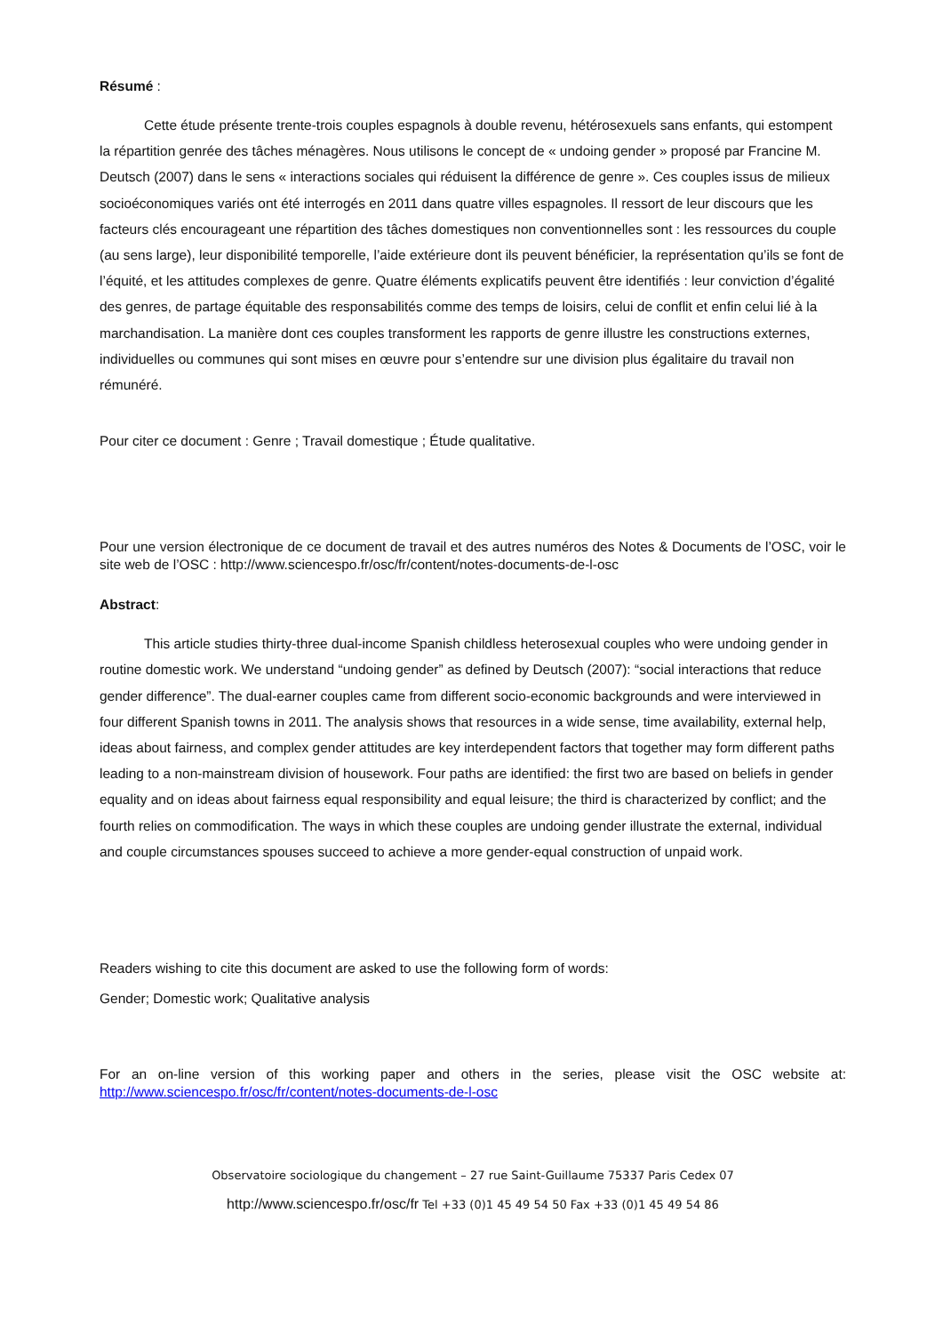Résumé :
Cette étude présente trente-trois couples espagnols à double revenu, hétérosexuels sans enfants, qui estompent la répartition genrée des tâches ménagères. Nous utilisons le concept de « undoing gender » proposé par Francine M. Deutsch (2007) dans le sens « interactions sociales qui réduisent la différence de genre ». Ces couples issus de milieux socioéconomiques variés ont été interrogés en 2011 dans quatre villes espagnoles. Il ressort de leur discours que les facteurs clés encourageant une répartition des tâches domestiques non conventionnelles sont : les ressources du couple (au sens large), leur disponibilité temporelle, l’aide extérieure dont ils peuvent bénéficier, la représentation qu’ils se font de l’équité, et les attitudes complexes de genre. Quatre éléments explicatifs peuvent être identifiés : leur conviction d’égalité des genres, de partage équitable des responsabilités comme des temps de loisirs, celui de conflit et enfin celui lié à la marchandisation. La manière dont ces couples transforment les rapports de genre illustre les constructions externes, individuelles ou communes qui sont mises en œuvre pour s’entendre sur une division plus égalitaire du travail non rémunéré.
Pour citer ce document : Genre ; Travail domestique ; Étude qualitative.
Pour une version électronique de ce document de travail et des autres numéros des Notes & Documents de l’OSC, voir le site web de l’OSC : http://www.sciencespo.fr/osc/fr/content/notes-documents-de-l-osc
Abstract:
This article studies thirty-three dual-income Spanish childless heterosexual couples who were undoing gender in routine domestic work. We understand “undoing gender” as defined by Deutsch (2007): “social interactions that reduce gender difference”. The dual-earner couples came from different socio-economic backgrounds and were interviewed in four different Spanish towns in 2011. The analysis shows that resources in a wide sense, time availability, external help, ideas about fairness, and complex gender attitudes are key interdependent factors that together may form different paths leading to a non-mainstream division of housework. Four paths are identified: the first two are based on beliefs in gender equality and on ideas about fairness equal responsibility and equal leisure; the third is characterized by conflict; and the fourth relies on commodification. The ways in which these couples are undoing gender illustrate the external, individual and couple circumstances spouses succeed to achieve a more gender-equal construction of unpaid work.
Readers wishing to cite this document are asked to use the following form of words:
Gender; Domestic work; Qualitative analysis
For an on-line version of this working paper and others in the series, please visit the OSC website at: http://www.sciencespo.fr/osc/fr/content/notes-documents-de-l-osc
Observatoire sociologique du changement – 27 rue Saint-Guillaume 75337 Paris Cedex 07
http://www.sciencespo.fr/osc/fr Tel +33 (0)1 45 49 54 50 Fax +33 (0)1 45 49 54 86